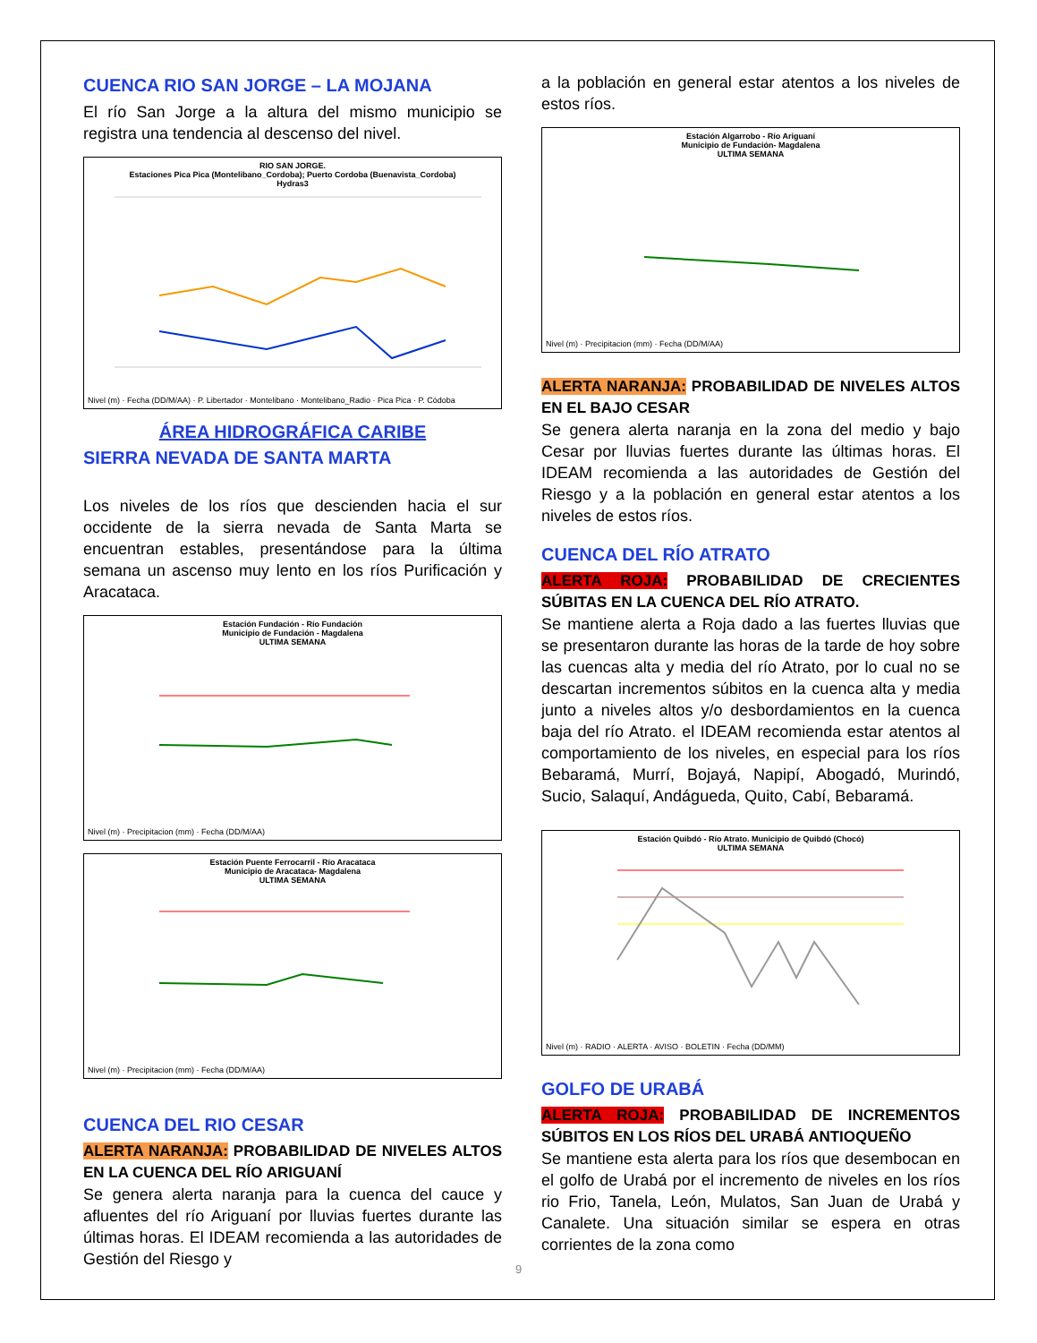CUENCA RIO SAN JORGE – LA MOJANA
El río San Jorge a la altura del mismo municipio se registra una tendencia al descenso del nivel.
RIO SAN JORGE.
Estaciones Pica Pica (Montelibano_Cordoba); Puerto Cordoba (Buenavista_Cordoba)
Hydras3
Nivel (m) · Fecha (DD/M/AA) · P. Libertador · Montelibano · Montelibano_Radio · Pica Pica · P. Códoba
ÁREA HIDROGRÁFICA CARIBE
SIERRA NEVADA DE SANTA MARTA
Los niveles de los ríos que descienden hacia el sur occidente de la sierra nevada de Santa Marta se encuentran estables, presentándose para la última semana un ascenso muy lento en los ríos Purificación y Aracataca.
Estación Fundación - Río Fundación
Municipio de Fundación - Magdalena
ULTIMA SEMANA
Nivel (m) · Precipitacion (mm) · Fecha (DD/M/AA)
Estación Puente Ferrocarril - Río Aracataca
Municipio de Aracataca- Magdalena
ULTIMA SEMANA
Nivel (m) · Precipitacion (mm) · Fecha (DD/M/AA)
CUENCA DEL RIO CESAR
ALERTA NARANJA: PROBABILIDAD DE NIVELES ALTOS EN LA CUENCA DEL RÍO ARIGUANÍ
Se genera alerta naranja para la cuenca del cauce y afluentes del río Ariguaní por lluvias fuertes durante las últimas horas. El IDEAM recomienda a las autoridades de Gestión del Riesgo y
a la población en general estar atentos a los niveles de estos ríos.
Estación Algarrobo - Río Ariguaní
Municipio de Fundación- Magdalena
ULTIMA SEMANA
Nivel (m) · Precipitacion (mm) · Fecha (DD/M/AA)
ALERTA NARANJA: PROBABILIDAD DE NIVELES ALTOS EN EL BAJO CESAR
Se genera alerta naranja en la zona del medio y bajo Cesar por lluvias fuertes durante las últimas horas. El IDEAM recomienda a las autoridades de Gestión del Riesgo y a la población en general estar atentos a los niveles de estos ríos.
CUENCA DEL RÍO ATRATO
ALERTA ROJA: PROBABILIDAD DE CRECIENTES SÚBITAS EN LA CUENCA DEL RÍO ATRATO.
Se mantiene alerta a Roja dado a las fuertes lluvias que se presentaron durante las horas de la tarde de hoy sobre las cuencas alta y media del río Atrato, por lo cual no se descartan incrementos súbitos en la cuenca alta y media junto a niveles altos y/o desbordamientos en la cuenca baja del río Atrato. el IDEAM recomienda estar atentos al comportamiento de los niveles, en especial para los ríos Bebaramá, Murrí, Bojayá, Napipí, Abogadó, Murindó, Sucio, Salaquí, Andágueda, Quito, Cabí, Bebaramá.
Estación Quibdó - Río Atrato. Municipio de Quibdó (Chocó)
ULTIMA SEMANA
Nivel (m) · RADIO · ALERTA · AVISO · BOLETIN · Fecha (DD/MM)
GOLFO DE URABÁ
ALERTA ROJA: PROBABILIDAD DE INCREMENTOS SÚBITOS EN LOS RÍOS DEL URABÁ ANTIOQUEÑO
Se mantiene esta alerta para los ríos que desembocan en el golfo de Urabá por el incremento de niveles en los ríos rio Frio, Tanela, León, Mulatos, San Juan de Urabá y Canalete. Una situación similar se espera en otras corrientes de la zona como
9